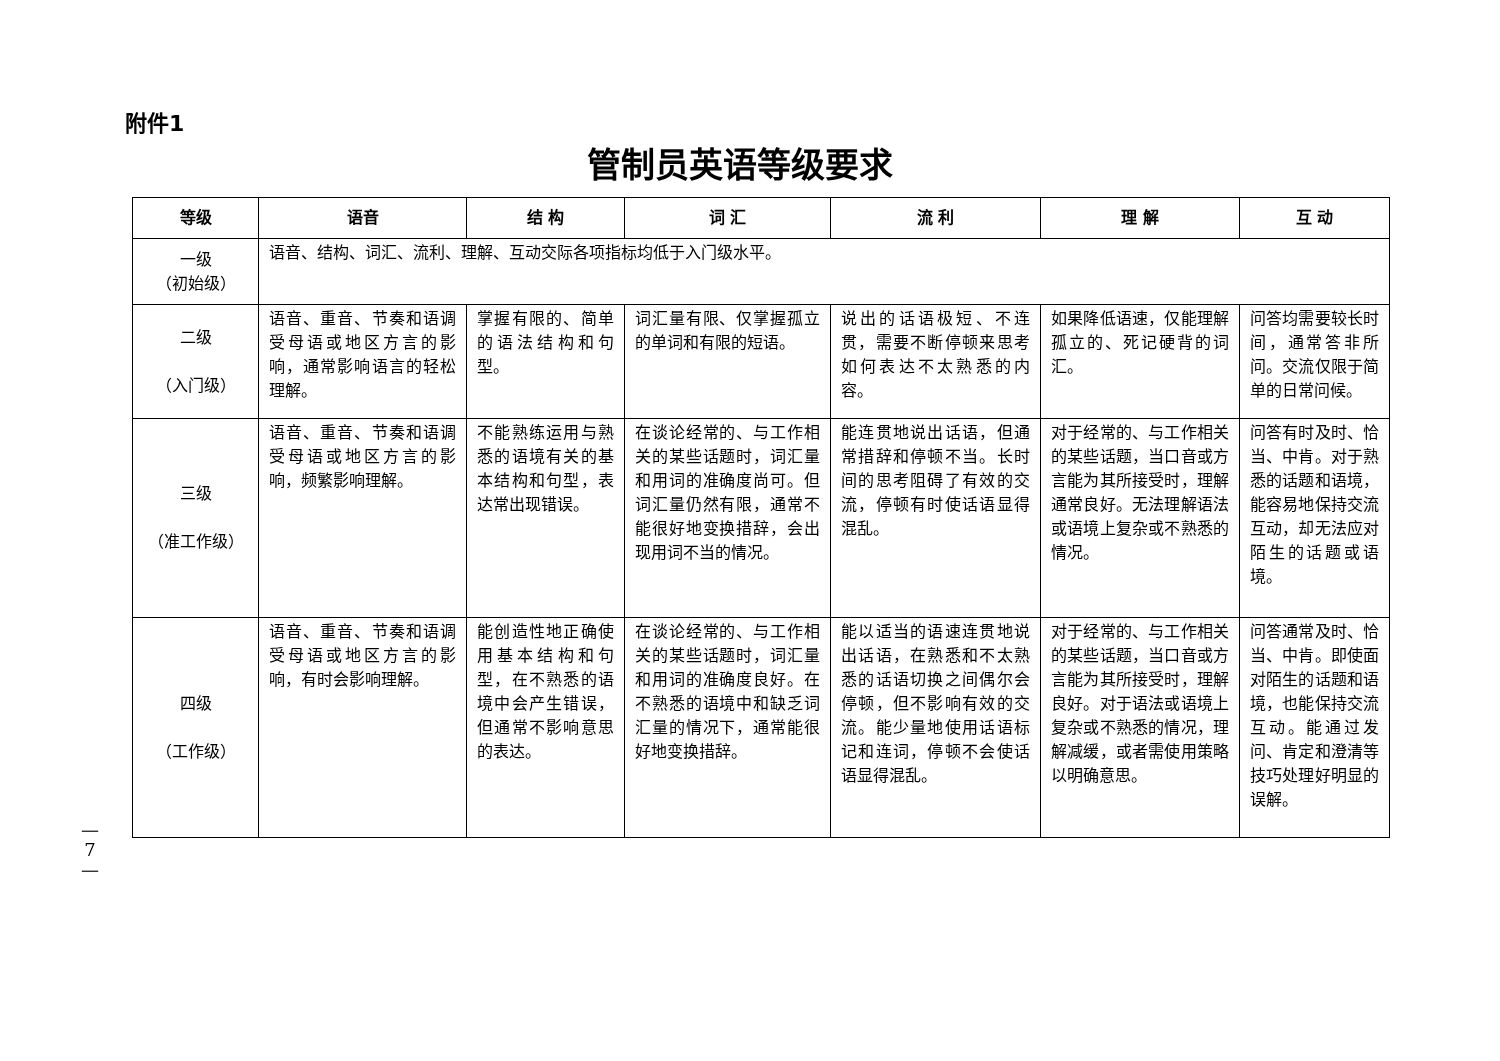附件1
管制员英语等级要求
| 等级 | 语音 | 结 构 | 词 汇 | 流 利 | 理 解 | 互 动 |
| --- | --- | --- | --- | --- | --- | --- |
| 一级 （初始级） | 语音、结构、词汇、流利、理解、互动交际各项指标均低于入门级水平。 | | | | | |
| 二级 （入门级） | 语音、重音、节奏和语调受母语或地区方言的影响，通常影响语言的轻松理解。 | 掌握有限的、简单的语法结构和句型。 | 词汇量有限、仅掌握孤立的单词和有限的短语。 | 说出的话语极短、不连贯，需要不断停顿来思考如何表达不太熟悉的内容。 | 如果降低语速，仅能理解孤立的、死记硬背的词汇。 | 问答均需要较长时间，通常答非所问。交流仅限于简单的日常问候。 |
| 三级 （准工作级） | 语音、重音、节奏和语调受母语或地区方言的影响，频繁影响理解。 | 不能熟练运用与熟悉的语境有关的基本结构和句型，表达常出现错误。 | 在谈论经常的、与工作相关的某些话题时，词汇量和用词的准确度尚可。但词汇量仍然有限，通常不能很好地变换措辞，会出现用词不当的情况。 | 能连贯地说出话语，但通常措辞和停顿不当。长时间的思考阻碍了有效的交流，停顿有时使话语显得混乱。 | 对于经常的、与工作相关的某些话题，当口音或方言能为其所接受时，理解通常良好。无法理解语法或语境上复杂或不熟悉的情况。 | 问答有时及时、恰当、中肯。对于熟悉的话题和语境，能容易地保持交流互动，却无法应对陌生的话题或语境。 |
| 四级 （工作级） | 语音、重音、节奏和语调受母语或地区方言的影响，有时会影响理解。 | 能创造性地正确使用基本结构和句型，在不熟悉的语境中会产生错误，但通常不影响意思的表达。 | 在谈论经常的、与工作相关的某些话题时，词汇量和用词的准确度良好。在不熟悉的语境中和缺乏词汇量的情况下，通常能很好地变换措辞。 | 能以适当的语速连贯地说出话语，在熟悉和不太熟悉的话语切换之间偶尔会停顿，但不影响有效的交流。能少量地使用话语标记和连词，停顿不会使话语显得混乱。 | 对于经常的、与工作相关的某些话题，当口音或方言能为其所接受时，理解良好。对于语法或语境上复杂或不熟悉的情况，理解减缓，或者需使用策略以明确意思。 | 问答通常及时、恰当、中肯。即使面对陌生的话题和语境，也能保持交流互动。能通过发问、肯定和澄清等技巧处理好明显的误解。 |
—
7
—